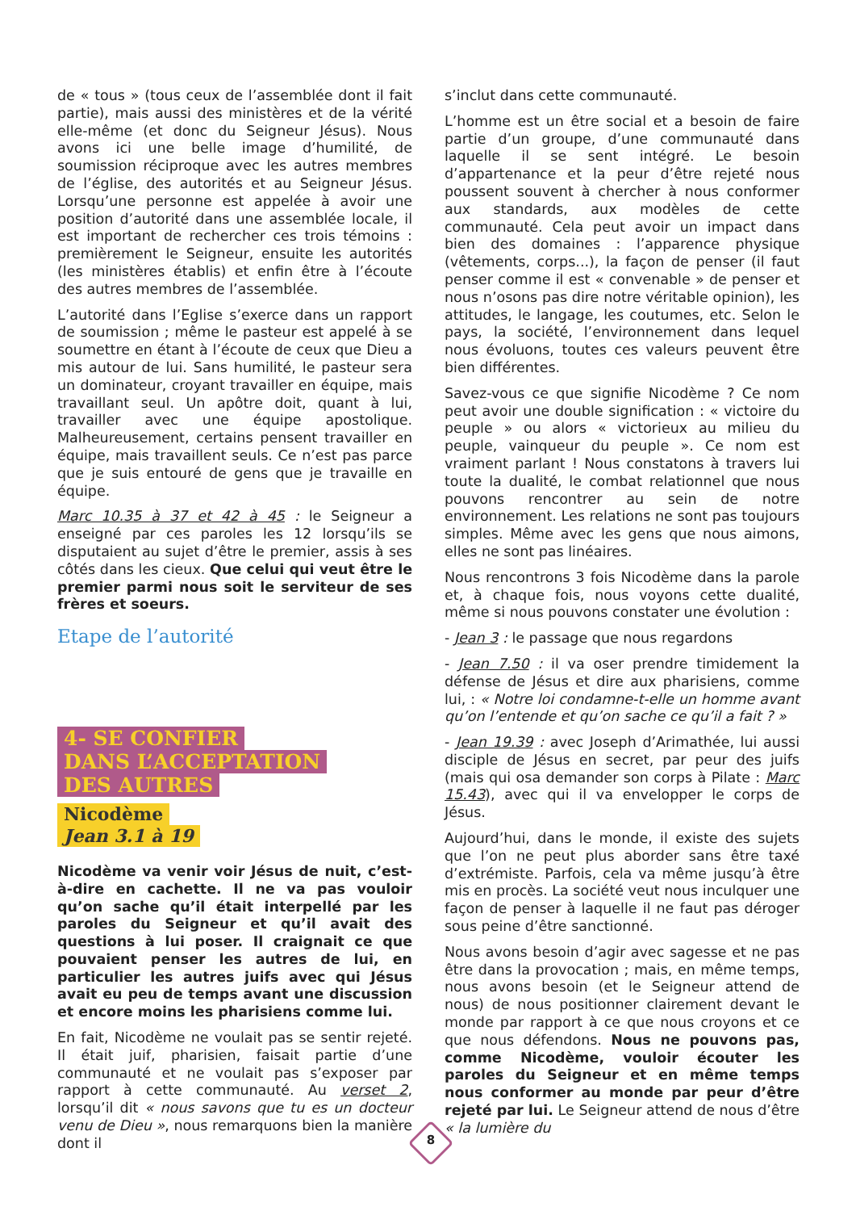de « tous » (tous ceux de l’assemblée dont il fait partie), mais aussi des ministères et de la vérité elle-même (et donc du Seigneur Jésus). Nous avons ici une belle image d’humilité, de soumission réciproque avec les autres membres de l’église, des autorités et au Seigneur Jésus. Lorsqu’une personne est appelée à avoir une position d’autorité dans une assemblée locale, il est important de rechercher ces trois témoins : premièrement le Seigneur, ensuite les autorités (les ministères établis) et enfin être à l’écoute des autres membres de l’assemblée.
L’autorité dans l’Eglise s’exerce dans un rapport de soumission ; même le pasteur est appelé à se soumettre en étant à l’écoute de ceux que Dieu a mis autour de lui. Sans humilité, le pasteur sera un dominateur, croyant travailler en équipe, mais travaillant seul. Un apôtre doit, quant à lui, travailler avec une équipe apostolique. Malheureusement, certains pensent travailler en équipe, mais travaillent seuls. Ce n’est pas parce que je suis entouré de gens que je travaille en équipe.
Marc 10.35 à 37 et 42 à 45 : le Seigneur a enseigné par ces paroles les 12 lorsqu’ils se disputaient au sujet d’être le premier, assis à ses côtés dans les cieux. Que celui qui veut être le premier parmi nous soit le serviteur de ses frères et soeurs.
Etape de l’autorité
4- SE CONFIER
DANS L’ACCEPTATION
DES AUTRES
Nicodème
Jean 3.1 à 19
Nicodème va venir voir Jésus de nuit, c’est-à-dire en cachette. Il ne va pas vouloir qu’on sache qu’il était interpellé par les paroles du Seigneur et qu’il avait des questions à lui poser. Il craignait ce que pouvaient penser les autres de lui, en particulier les autres juifs avec qui Jésus avait eu peu de temps avant une discussion et encore moins les pharisiens comme lui.
En fait, Nicodème ne voulait pas se sentir rejeté. Il était juif, pharisien, faisait partie d’une communauté et ne voulait pas s’exposer par rapport à cette communauté. Au verset 2, lorsqu’il dit « nous savons que tu es un docteur venu de Dieu », nous remarquons bien la manière dont il
s’inclut dans cette communauté.
L’homme est un être social et a besoin de faire partie d’un groupe, d’une communauté dans laquelle il se sent intégré. Le besoin d’appartenance et la peur d’être rejeté nous poussent souvent à chercher à nous conformer aux standards, aux modèles de cette communauté. Cela peut avoir un impact dans bien des domaines : l’apparence physique (vêtements, corps...), la façon de penser (il faut penser comme il est « convenable » de penser et nous n’osons pas dire notre véritable opinion), les attitudes, le langage, les coutumes, etc. Selon le pays, la société, l’environnement dans lequel nous évoluons, toutes ces valeurs peuvent être bien différentes.
Savez-vous ce que signifie Nicodème ? Ce nom peut avoir une double signification : « victoire du peuple » ou alors « victorieux au milieu du peuple, vainqueur du peuple ». Ce nom est vraiment parlant ! Nous constatons à travers lui toute la dualité, le combat relationnel que nous pouvons rencontrer au sein de notre environnement. Les relations ne sont pas toujours simples. Même avec les gens que nous aimons, elles ne sont pas linéaires.
Nous rencontrons 3 fois Nicodème dans la parole et, à chaque fois, nous voyons cette dualité, même si nous pouvons constater une évolution :
- Jean 3 : le passage que nous regardons
- Jean 7.50 : il va oser prendre timidement la défense de Jésus et dire aux pharisiens, comme lui, : « Notre loi condamne-t-elle un homme avant qu’on l’entende et qu’on sache ce qu’il a fait ? »
- Jean 19.39 : avec Joseph d’Arimathée, lui aussi disciple de Jésus en secret, par peur des juifs (mais qui osa demander son corps à Pilate : Marc 15.43), avec qui il va envelopper le corps de Jésus.
Aujourd’hui, dans le monde, il existe des sujets que l’on ne peut plus aborder sans être taxé d’extrémiste. Parfois, cela va même jusqu’à être mis en procès. La société veut nous inculquer une façon de penser à laquelle il ne faut pas déroger sous peine d’être sanctionné.
Nous avons besoin d’agir avec sagesse et ne pas être dans la provocation ; mais, en même temps, nous avons besoin (et le Seigneur attend de nous) de nous positionner clairement devant le monde par rapport à ce que nous croyons et ce que nous défendons. Nous ne pouvons pas, comme Nicodème, vouloir écouter les paroles du Seigneur et en même temps nous conformer au monde par peur d’être rejeté par lui. Le Seigneur attend de nous d’être « la lumière du
8